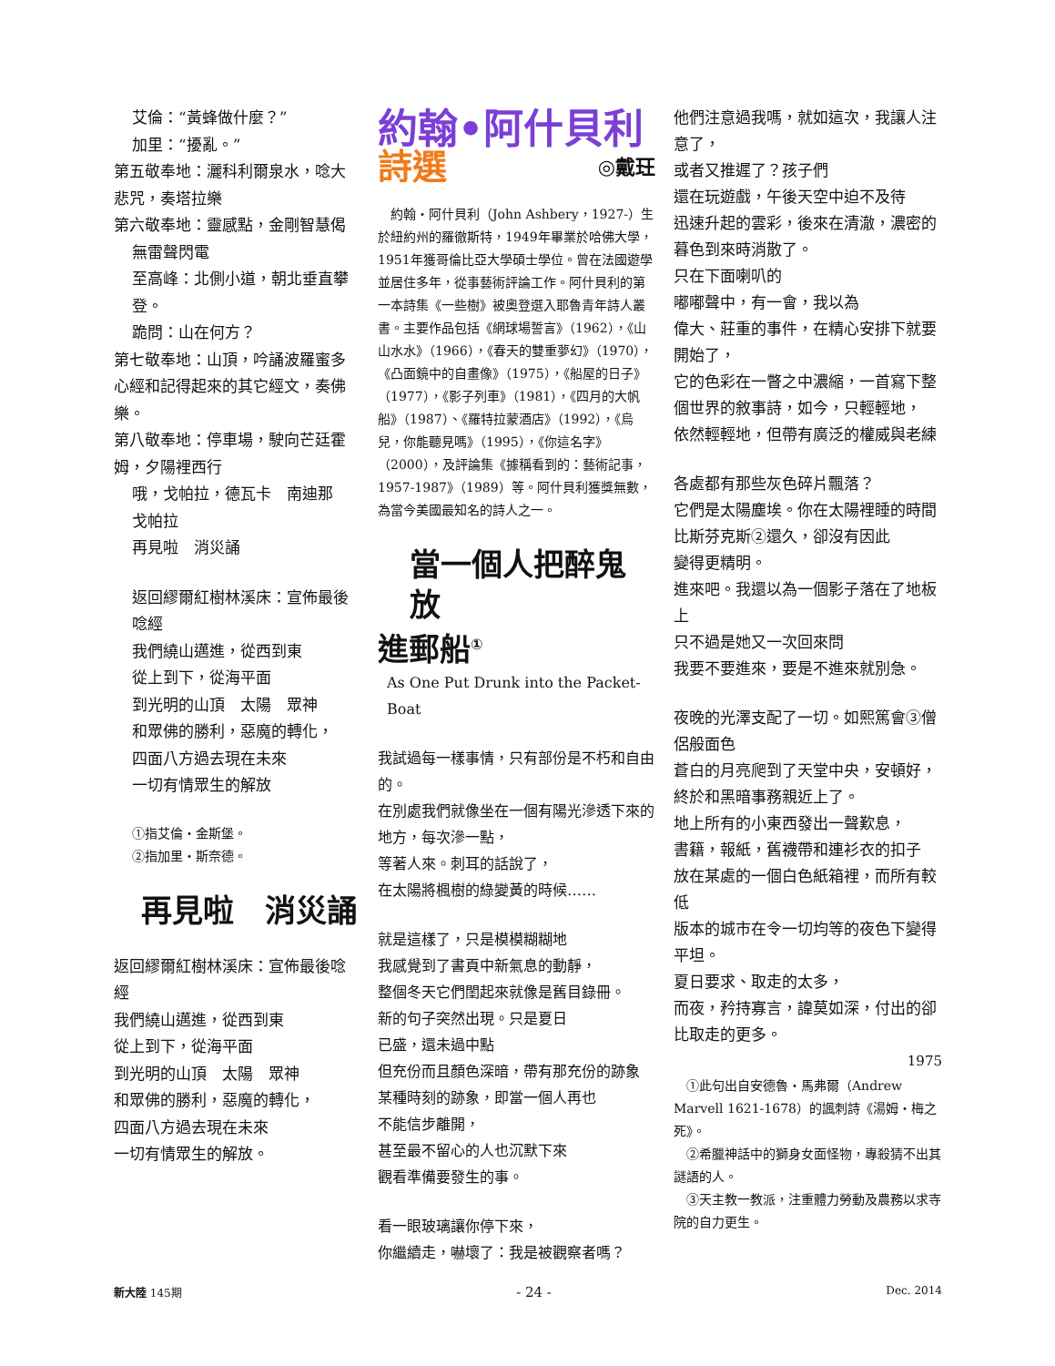艾倫：“黃蜂做什麼？”
加里：“擾亂。”
第五敬奉地：灑科利爾泉水，唸大悲咒，奏塔拉樂
第六敬奉地：靈感點，金剛智慧偈
無雷聲閃電
至高峰：北側小道，朝北垂直攀登。
跪問：山在何方？
第七敬奉地：山頂，吟誦波羅蜜多心經和記得起來的其它經文，奏佛樂。
第八敬奉地：停車場，駛向芒廷霍姆，夕陽裡西行
哦，戈帕拉，德瓦卡　南迪那　戈帕拉
再見啦　消災誦
返回繆爾紅樹林溪床：宣佈最後唸經
我們繞山邁進，從西到東
從上到下，從海平面
到光明的山頂　太陽　眾神
和眾佛的勝利，惡魔的轉化，
四面八方過去現在未來
一切有情眾生的解放
①指艾倫・金斯堡。
②指加里・斯奈德。
再見啦　消災誦
返回繆爾紅樹林溪床：宣佈最後唸經
我們繞山邁進，從西到東
從上到下，從海平面
到光明的山頂　太陽　眾神
和眾佛的勝利，惡魔的轉化，
四面八方過去現在未來
一切有情眾生的解放。
約翰•阿什貝利
詩選 ◎戴玨
　約翰・阿什貝利（John Ashbery，1927-）生於紐約州的羅徹斯特，1949年畢業於哈佛大學，1951年獲哥倫比亞大學碩士學位。曾在法國遊學並居住多年，從事藝術評論工作。阿什貝利的第一本詩集《一些樹》被奧登選入耶魯青年詩人叢書。主要作品包括《網球場誓言》（1962），《山山水水》（1966），《春天的雙重夢幻》（1970），《凸面鏡中的自畫像》（1975），《船屋的日子》（1977），《影子列車》（1981），《四月的大帆船》（1987）、《羅特拉蒙酒店》（1992），《烏兒，你能聽見嗎》（1995），《你這名字》（2000），及評論集《據稱看到的：藝術記事，1957-1987》（1989）等。阿什貝利獲獎無數，為當今美國最知名的詩人之一。
當一個人把醉鬼放
進郵船<sup>①</sup>
As One Put Drunk into the Packet-Boat
我試過每一樣事情，只有部份是不朽和自由的。
在別處我們就像坐在一個有陽光滲透下來的地方，每次滲一點，
等著人來。刺耳的話說了，
在太陽將楓樹的綠變黃的時候……
就是這樣了，只是模模糊糊地
我感覺到了書頁中新氣息的動靜，
整個冬天它們閨起來就像是舊目錄冊。
新的句子突然出現。只是夏日
已盛，還未過中點
但充份而且顏色深暗，帶有那充份的跡象
某種時刻的跡象，即當一個人再也
不能信步離開，
甚至最不留心的人也沉默下來
觀看準備要發生的事。
看一眼玻璃讓你停下來，
你繼續走，嚇壞了：我是被觀察者嗎？
他們注意過我嗎，就如這次，我讓人注意了，
或者又推遲了？孩子們
還在玩遊戲，午後天空中迫不及待
迅速升起的雲彩，後來在清澈，濃密的暮色到來時消散了。
只在下面喇叭的
嘟嘟聲中，有一會，我以為
偉大、莊重的事件，在精心安排下就要開始了，
它的色彩在一瞥之中濃縮，一首寫下整個世界的敘事詩，如今，只輕輕地，
依然輕輕地，但帶有廣泛的權威與老練
各處都有那些灰色碎片飄落？
它們是太陽塵埃。你在太陽裡睡的時間比斯芬克斯②還久，卻沒有因此
變得更精明。
進來吧。我還以為一個影子落在了地板上
只不過是她又一次回來問
我要不要進來，要是不進來就別急。
夜晚的光澤支配了一切。如熙篤會③僧侶般面色
蒼白的月亮爬到了天堂中央，安頓好，
終於和黑暗事務親近上了。
地上所有的小東西發出一聲歎息，
書籍，報紙，舊襪帶和連衫衣的扣子
放在某處的一個白色紙箱裡，而所有較低
版本的城市在令一切均等的夜色下變得平坦。
夏日要求、取走的太多，
而夜，矜持寡言，諱莫如深，付出的卻比取走的更多。
1975
　①此句出自安德魯・馬弗爾（Andrew Marvell 1621-1678）的諷刺詩《湯姆・梅之死》。
　②希臘神話中的獅身女面怪物，專殺猜不出其謎語的人。
　③天主教一教派，注重體力勞動及農務以求寺院的自力更生。
新大陸 145期 - 24 - Dec. 2014